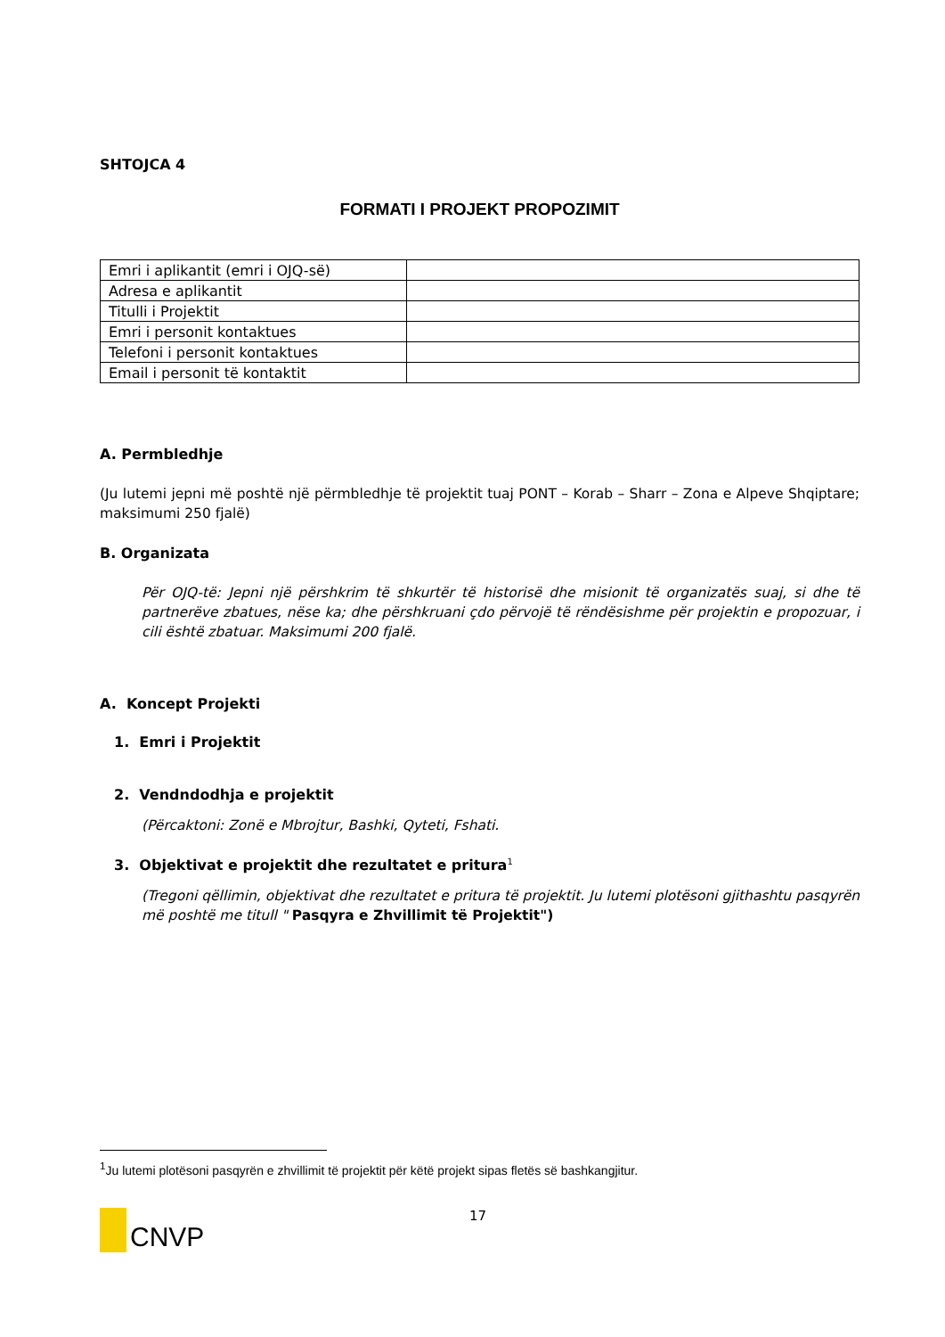SHTOJCA 4
FORMATI I PROJEKT PROPOZIMIT
| Emri i aplikantit (emri i OJQ-së) | |
| Adresa e aplikantit | |
| Titulli i Projektit | |
| Emri i personit kontaktues | |
| Telefoni i personit kontaktues | |
| Email i personit të kontaktit | |
A. Permbledhje
(Ju lutemi jepni më poshtë një përmbledhje të projektit tuaj PONT – Korab – Sharr – Zona e Alpeve Shqiptare; maksimumi 250 fjalë)
B. Organizata
Për OJQ-të: Jepni një përshkrim të shkurtër të historisë dhe misionit të organizatës suaj, si dhe të partnerëve zbatues, nëse ka; dhe përshkruani çdo përvojë të rëndësishme për projektin e propozuar, i cili është zbatuar. Maksimumi 200 fjalë.
A. Koncept Projekti
1. Emri i Projektit
2. Vendndodhja e projektit
(Përcaktoni: Zonë e Mbrojtur, Bashki, Qyteti, Fshati.
3. Objektivat e projektit dhe rezultatet e pritura<sup>1</sup>
(Tregoni qëllimin, objektivat dhe rezultatet e pritura të projektit. Ju lutemi plotësoni gjithashtu pasqyrën më poshtë me titull " Pasqyra e Zhvillimit të Projektit")
<sup>1</sup> Ju lutemi plotësoni pasqyrën e zhvillimit të projektit për këtë projekt sipas fletës së bashkangjitur.
CNVP
17